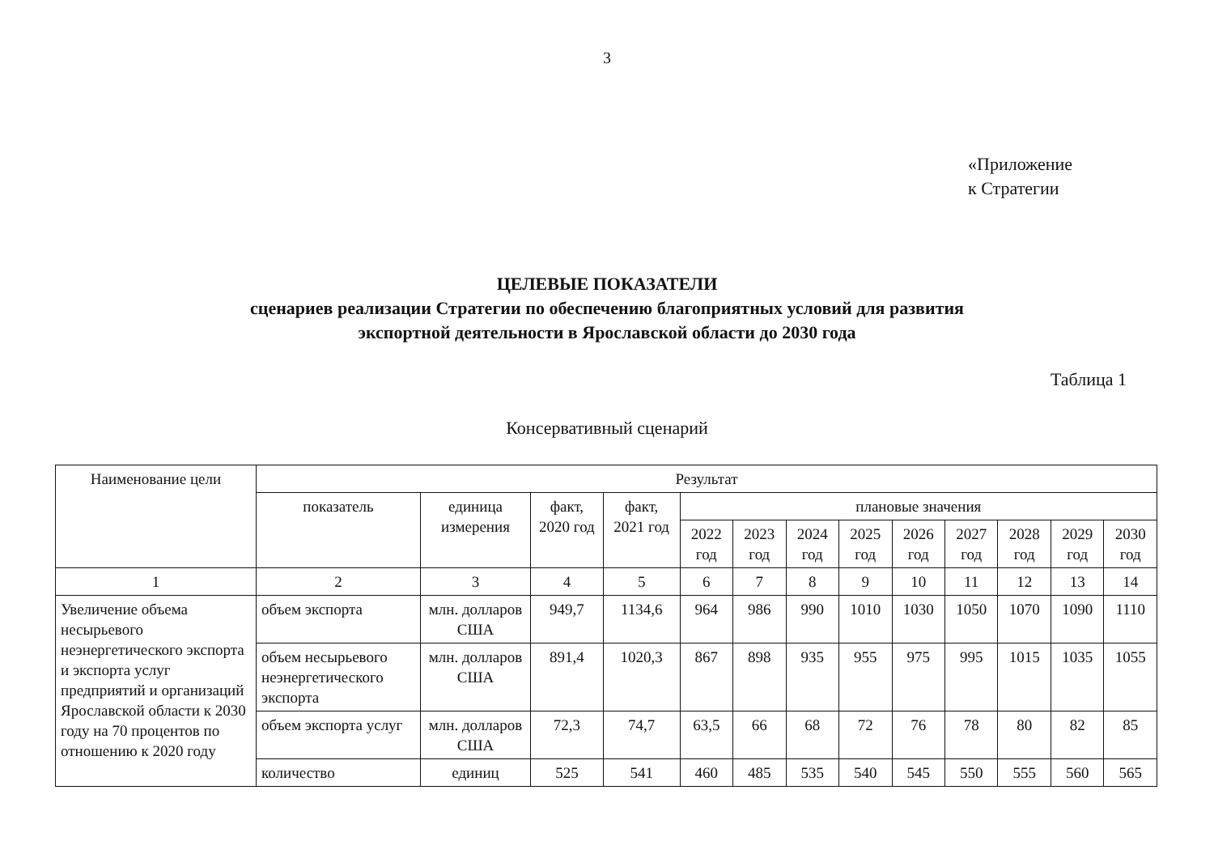3
«Приложение
к Стратегии
ЦЕЛЕВЫЕ ПОКАЗАТЕЛИ
сценариев реализации Стратегии по обеспечению благоприятных условий для развития
экспортной деятельности в Ярославской области до 2030 года
Таблица 1
Консервативный сценарий
| Наименование цели | Результат | | | | | | | | | | | | |
| --- | --- | --- | --- | --- | --- | --- | --- | --- | --- | --- | --- | --- | --- |
| | показатель | единица измерения | факт, 2020 год | факт, 2021 год | плановые значения | | | | | | | | |
| | | | | | 2022 год | 2023 год | 2024 год | 2025 год | 2026 год | 2027 год | 2028 год | 2029 год | 2030 год |
| 1 | 2 | 3 | 4 | 5 | 6 | 7 | 8 | 9 | 10 | 11 | 12 | 13 | 14 |
| Увеличение объема несырьевого неэнергетического экспорта и экспорта услуг предприятий и организаций Ярославской области к 2030 году на 70 процентов по отношению к 2020 году | объем экспорта | млн. долларов США | 949,7 | 1134,6 | 964 | 986 | 990 | 1010 | 1030 | 1050 | 1070 | 1090 | 1110 |
| | объем несырьевого неэнергетического экспорта | млн. долларов США | 891,4 | 1020,3 | 867 | 898 | 935 | 955 | 975 | 995 | 1015 | 1035 | 1055 |
| | объем экспорта услуг | млн. долларов США | 72,3 | 74,7 | 63,5 | 66 | 68 | 72 | 76 | 78 | 80 | 82 | 85 |
| | количество | единиц | 525 | 541 | 460 | 485 | 535 | 540 | 545 | 550 | 555 | 560 | 565 |